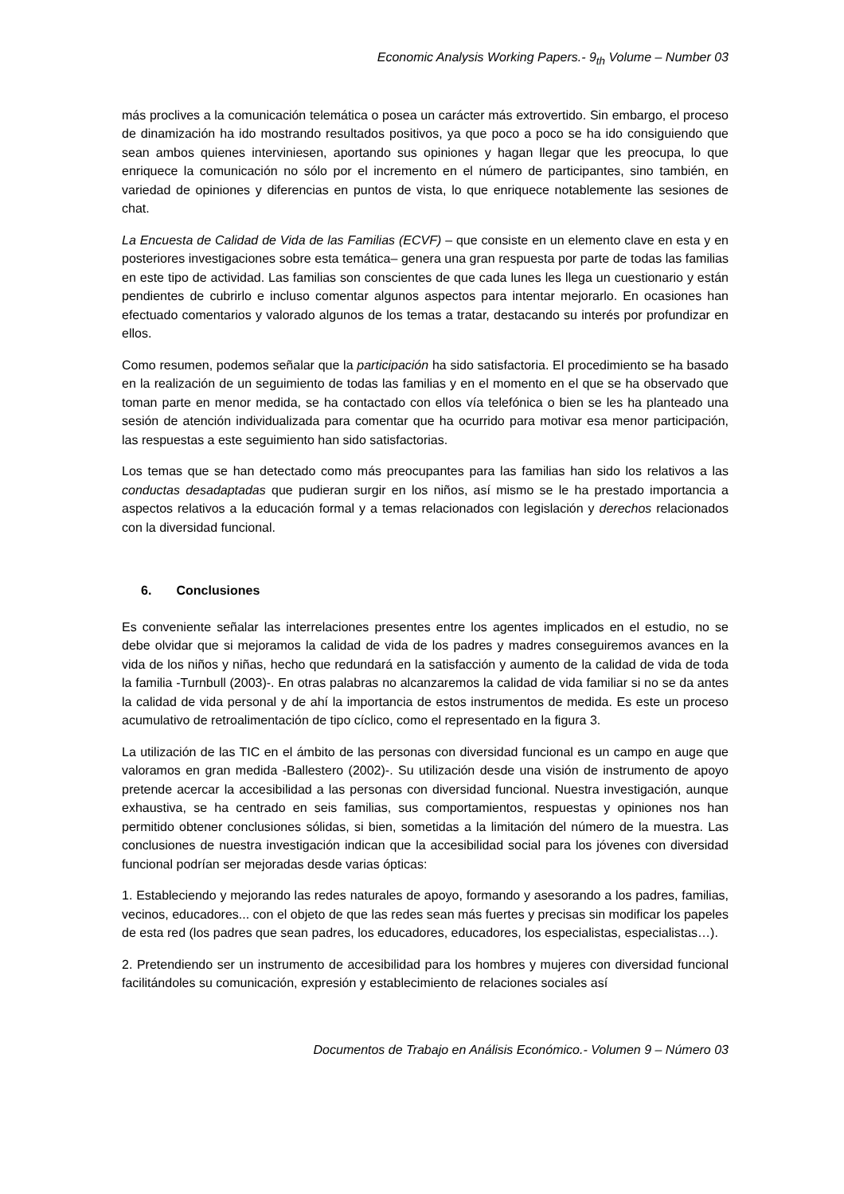Economic Analysis Working Papers.- 9<sub>th</sub> Volume – Number 03
más proclives a la comunicación telemática o posea un carácter más extrovertido. Sin embargo, el proceso de dinamización ha ido mostrando resultados positivos, ya que poco a poco se ha ido consiguiendo que sean ambos quienes interviniesen, aportando sus opiniones y hagan llegar que les preocupa, lo que enriquece la comunicación no sólo por el incremento en el número de participantes, sino también, en variedad de opiniones y diferencias en puntos de vista, lo que enriquece notablemente las sesiones de chat.
La Encuesta de Calidad de Vida de las Familias (ECVF) – que consiste en un elemento clave en esta y en posteriores investigaciones sobre esta temática– genera una gran respuesta por parte de todas las familias en este tipo de actividad. Las familias son conscientes de que cada lunes les llega un cuestionario y están pendientes de cubrirlo e incluso comentar algunos aspectos para intentar mejorarlo. En ocasiones han efectuado comentarios y valorado algunos de los temas a tratar, destacando su interés por profundizar en ellos.
Como resumen, podemos señalar que la participación ha sido satisfactoria. El procedimiento se ha basado en la realización de un seguimiento de todas las familias y en el momento en el que se ha observado que toman parte en menor medida, se ha contactado con ellos vía telefónica o bien se les ha planteado una sesión de atención individualizada para comentar que ha ocurrido para motivar esa menor participación, las respuestas a este seguimiento han sido satisfactorias.
Los temas que se han detectado como más preocupantes para las familias han sido los relativos a las conductas desadaptadas que pudieran surgir en los niños, así mismo se le ha prestado importancia a aspectos relativos a la educación formal y a temas relacionados con legislación y derechos relacionados con la diversidad funcional.
6. Conclusiones
Es conveniente señalar las interrelaciones presentes entre los agentes implicados en el estudio, no se debe olvidar que si mejoramos la calidad de vida de los padres y madres conseguiremos avances en la vida de los niños y niñas, hecho que redundará en la satisfacción y aumento de la calidad de vida de toda la familia -Turnbull (2003)-. En otras palabras no alcanzaremos la calidad de vida familiar si no se da antes la calidad de vida personal y de ahí la importancia de estos instrumentos de medida. Es este un proceso acumulativo de retroalimentación de tipo cíclico, como el representado en la figura 3.
La utilización de las TIC en el ámbito de las personas con diversidad funcional es un campo en auge que valoramos en gran medida -Ballestero (2002)-. Su utilización desde una visión de instrumento de apoyo pretende acercar la accesibilidad a las personas con diversidad funcional. Nuestra investigación, aunque exhaustiva, se ha centrado en seis familias, sus comportamientos, respuestas y opiniones nos han permitido obtener conclusiones sólidas, si bien, sometidas a la limitación del número de la muestra. Las conclusiones de nuestra investigación indican que la accesibilidad social para los jóvenes con diversidad funcional podrían ser mejoradas desde varias ópticas:
1. Estableciendo y mejorando las redes naturales de apoyo, formando y asesorando a los padres, familias, vecinos, educadores... con el objeto de que las redes sean más fuertes y precisas sin modificar los papeles de esta red (los padres que sean padres, los educadores, educadores, los especialistas, especialistas…).
2. Pretendiendo ser un instrumento de accesibilidad para los hombres y mujeres con diversidad funcional facilitándoles su comunicación, expresión y establecimiento de relaciones sociales así
Documentos de Trabajo en Análisis Económico.- Volumen 9 – Número 03